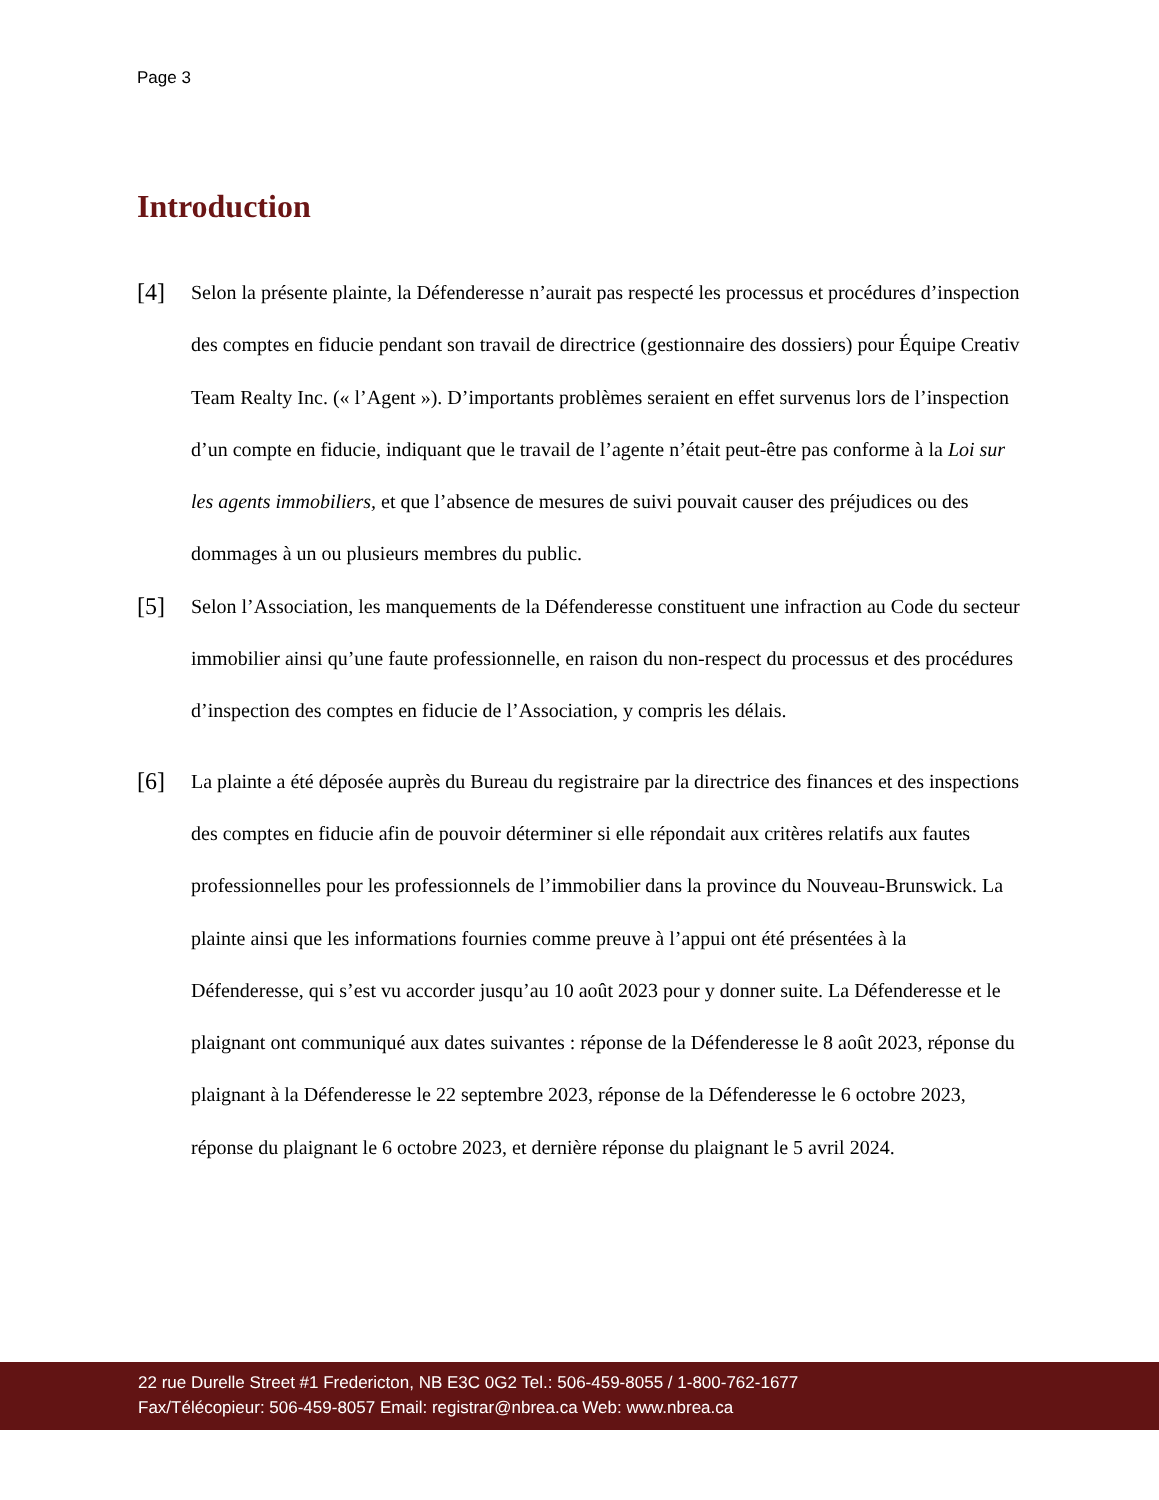Page 3
Introduction
[4]
Selon la présente plainte, la Défenderesse n’aurait pas respecté les processus et procédures d’inspection des comptes en fiducie pendant son travail de directrice (gestionnaire des dossiers) pour Équipe Creativ Team Realty Inc. (« l’Agent »). D’importants problèmes seraient en effet survenus lors de l’inspection d’un compte en fiducie, indiquant que le travail de l’agente n’était peut-être pas conforme à la Loi sur les agents immobiliers, et que l’absence de mesures de suivi pouvait causer des préjudices ou des dommages à un ou plusieurs membres du public.
[5]
Selon l’Association, les manquements de la Défenderesse constituent une infraction au Code du secteur immobilier ainsi qu’une faute professionnelle, en raison du non-respect du processus et des procédures d’inspection des comptes en fiducie de l’Association, y compris les délais.
[6]
La plainte a été déposée auprès du Bureau du registraire par la directrice des finances et des inspections des comptes en fiducie afin de pouvoir déterminer si elle répondait aux critères relatifs aux fautes professionnelles pour les professionnels de l’immobilier dans la province du Nouveau-Brunswick. La plainte ainsi que les informations fournies comme preuve à l’appui ont été présentées à la Défenderesse, qui s’est vu accorder jusqu’au 10 août 2023 pour y donner suite. La Défenderesse et le plaignant ont communiqué aux dates suivantes : réponse de la Défenderesse le 8 août 2023, réponse du plaignant à la Défenderesse le 22 septembre 2023, réponse de la Défenderesse le 6 octobre 2023, réponse du plaignant le 6 octobre 2023, et dernière réponse du plaignant le 5 avril 2024.
22 rue Durelle Street #1 Fredericton, NB E3C 0G2 Tel.: 506-459-8055 / 1-800-762-1677
Fax/Télécopieur: 506-459-8057 Email: registrar@nbrea.ca Web: www.nbrea.ca